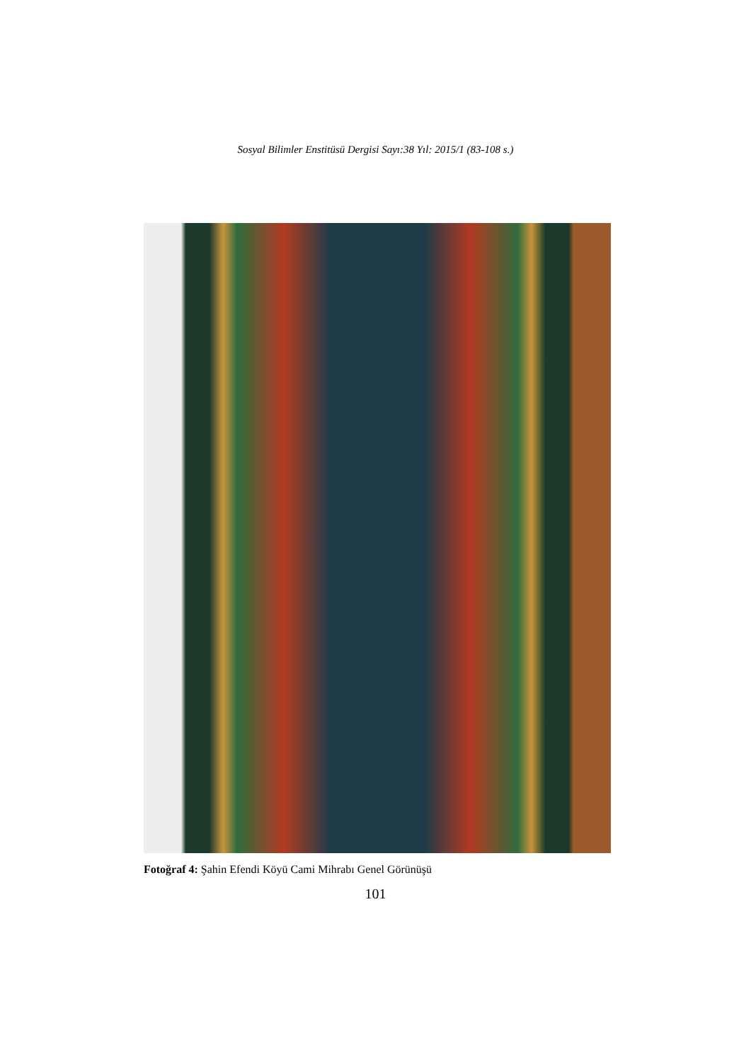Sosyal Bilimler Enstitüsü Dergisi Sayı:38 Yıl: 2015/1 (83-108 s.)
Fotoğraf 4: Şahin Efendi Köyü Cami Mihrabı Genel Görünüşü
101